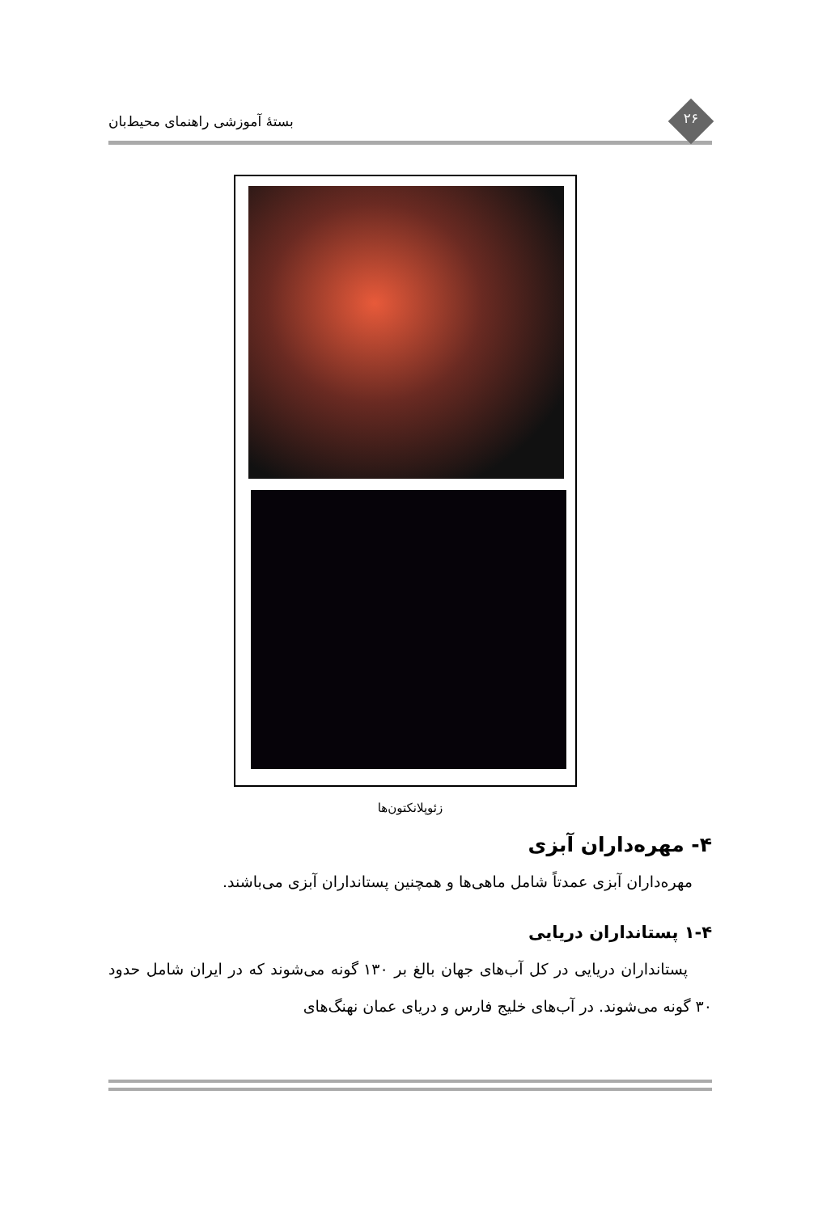۲۶ بستهٔ آموزشی راهنمای محیط‌بان
زئوپلانکتون‌ها
۴- مهره‌داران آبزی
مهره‌داران آبزی عمدتاً شامل ماهی‌ها و همچنین پستانداران آبزی می‌باشند.
۱-۴ پستانداران دریایی
پستانداران دریایی در کل آب‌های جهان بالغ بر ۱۳۰ گونه می‌شوند که در ایران شامل حدود ۳۰ گونه می‌شوند. در آب‌های خلیج فارس و دریای عمان نهنگ‌های